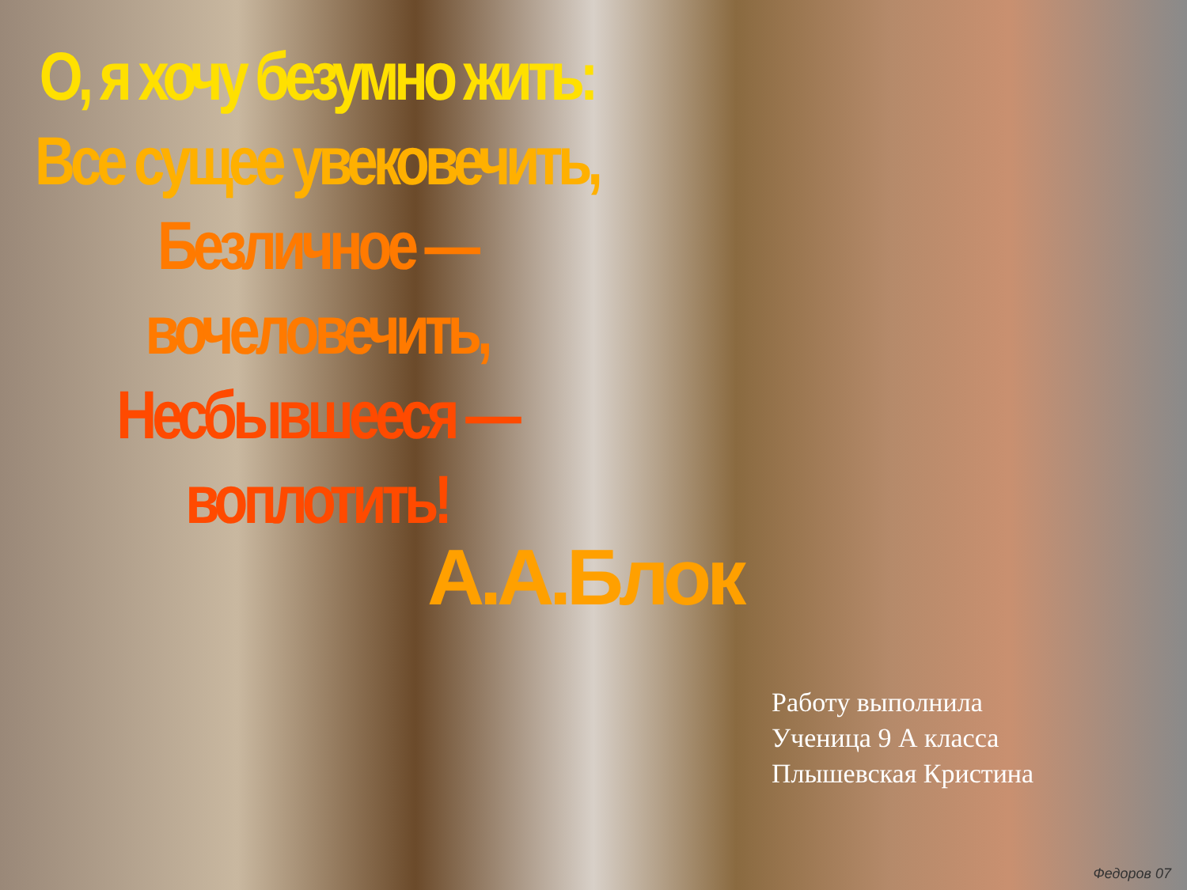О, я хочу безумно жить:
Все сущее увековечить,
Безличное — вочеловечить,
Несбывшееся — воплотить!
А.А.Блок
Работу выполнила
Ученица 9 А класса
Плышевская Кристина
Федоров 07